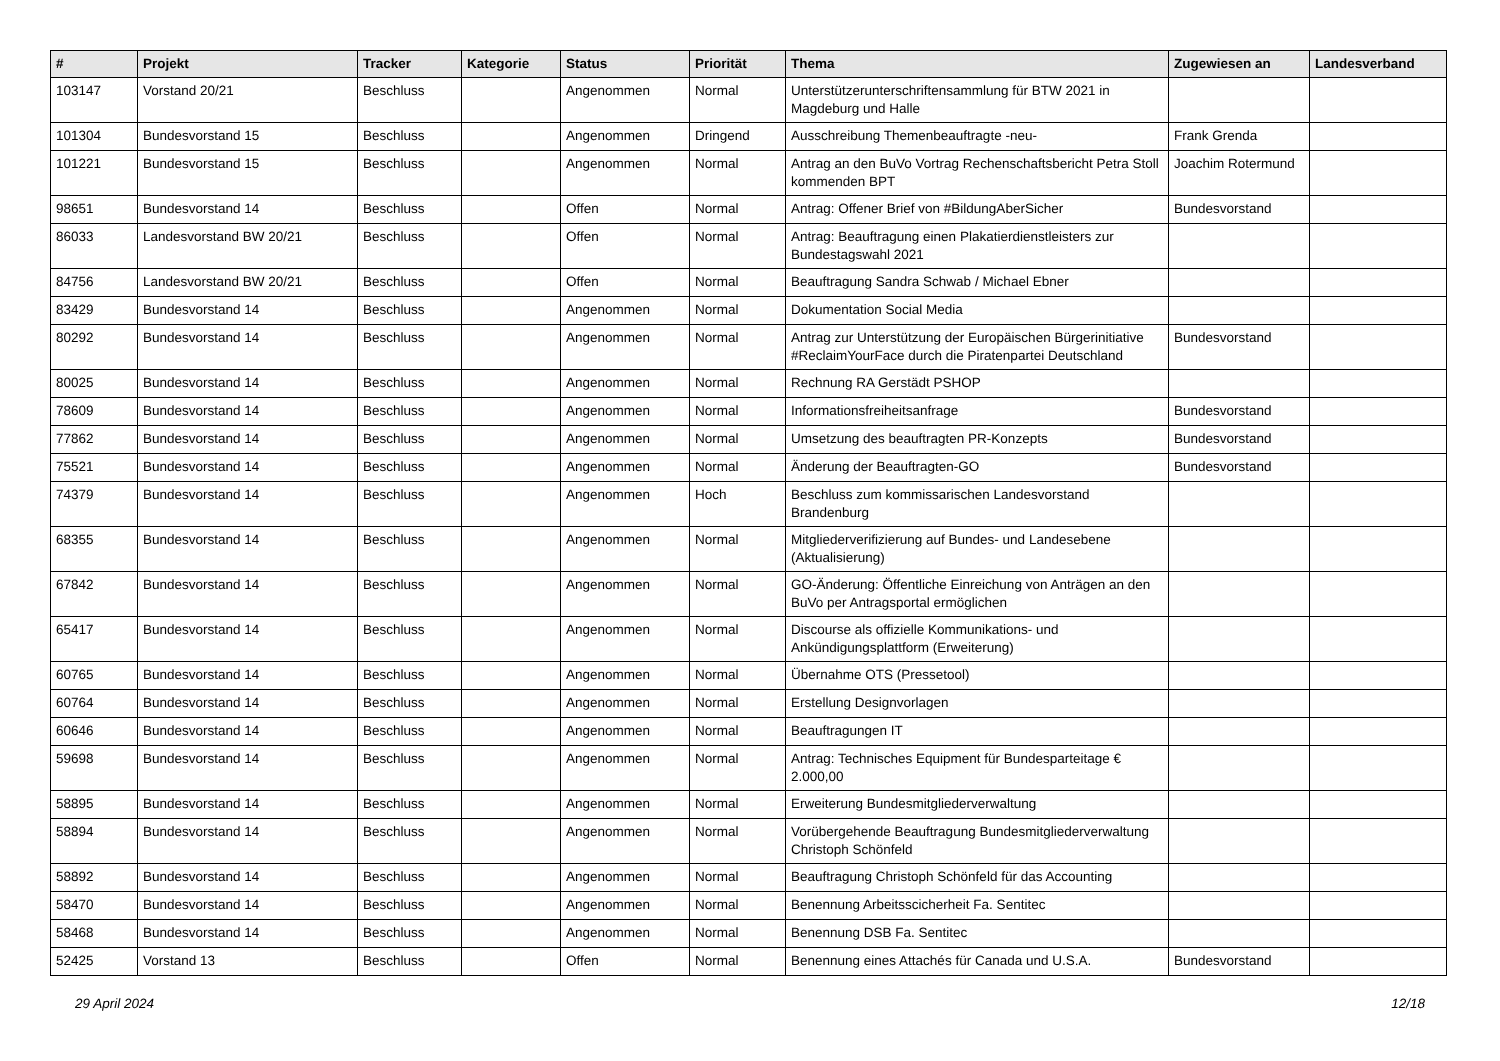| # | Projekt | Tracker | Kategorie | Status | Priorität | Thema | Zugewiesen an | Landesverband |
| --- | --- | --- | --- | --- | --- | --- | --- | --- |
| 103147 | Vorstand 20/21 | Beschluss | | Angenommen | Normal | Unterstützerunterschriftensammlung für BTW 2021 in Magdeburg und Halle | | |
| 101304 | Bundesvorstand 15 | Beschluss | | Angenommen | Dringend | Ausschreibung Themenbeauftragte -neu- | Frank Grenda | |
| 101221 | Bundesvorstand 15 | Beschluss | | Angenommen | Normal | Antrag an den BuVo Vortrag Rechenschaftsbericht Petra Stoll kommenden BPT | Joachim Rotermund | |
| 98651 | Bundesvorstand 14 | Beschluss | | Offen | Normal | Antrag: Offener Brief von #BildungAberSicher | Bundesvorstand | |
| 86033 | Landesvorstand BW 20/21 | Beschluss | | Offen | Normal | Antrag: Beauftragung einen Plakatierdienstleisters zur Bundestagswahl 2021 | | |
| 84756 | Landesvorstand BW 20/21 | Beschluss | | Offen | Normal | Beauftragung Sandra Schwab / Michael Ebner | | |
| 83429 | Bundesvorstand 14 | Beschluss | | Angenommen | Normal | Dokumentation Social Media | | |
| 80292 | Bundesvorstand 14 | Beschluss | | Angenommen | Normal | Antrag zur Unterstützung der Europäischen Bürgerinitiative #ReclaimYourFace durch die Piratenpartei Deutschland | Bundesvorstand | |
| 80025 | Bundesvorstand 14 | Beschluss | | Angenommen | Normal | Rechnung RA Gerstädt PSHOP | | |
| 78609 | Bundesvorstand 14 | Beschluss | | Angenommen | Normal | Informationsfreiheitsanfrage | Bundesvorstand | |
| 77862 | Bundesvorstand 14 | Beschluss | | Angenommen | Normal | Umsetzung des beauftragten PR-Konzepts | Bundesvorstand | |
| 75521 | Bundesvorstand 14 | Beschluss | | Angenommen | Normal | Änderung der Beauftragten-GO | Bundesvorstand | |
| 74379 | Bundesvorstand 14 | Beschluss | | Angenommen | Hoch | Beschluss zum kommissarischen Landesvorstand Brandenburg | | |
| 68355 | Bundesvorstand 14 | Beschluss | | Angenommen | Normal | Mitgliederverifizierung auf Bundes- und Landesebene (Aktualisierung) | | |
| 67842 | Bundesvorstand 14 | Beschluss | | Angenommen | Normal | GO-Änderung: Öffentliche Einreichung von Anträgen an den BuVo per Antragsportal ermöglichen | | |
| 65417 | Bundesvorstand 14 | Beschluss | | Angenommen | Normal | Discourse als offizielle Kommunikations- und Ankündigungsplattform (Erweiterung) | | |
| 60765 | Bundesvorstand 14 | Beschluss | | Angenommen | Normal | Übernahme OTS (Pressetool) | | |
| 60764 | Bundesvorstand 14 | Beschluss | | Angenommen | Normal | Erstellung Designvorlagen | | |
| 60646 | Bundesvorstand 14 | Beschluss | | Angenommen | Normal | Beauftragungen IT | | |
| 59698 | Bundesvorstand 14 | Beschluss | | Angenommen | Normal | Antrag: Technisches Equipment für Bundesparteitage € 2.000,00 | | |
| 58895 | Bundesvorstand 14 | Beschluss | | Angenommen | Normal | Erweiterung Bundesmitgliederverwaltung | | |
| 58894 | Bundesvorstand 14 | Beschluss | | Angenommen | Normal | Vorübergehende Beauftragung Bundesmitgliederverwaltung Christoph Schönfeld | | |
| 58892 | Bundesvorstand 14 | Beschluss | | Angenommen | Normal | Beauftragung Christoph Schönfeld für das Accounting | | |
| 58470 | Bundesvorstand 14 | Beschluss | | Angenommen | Normal | Benennung Arbeitsscicherheit Fa. Sentitec | | |
| 58468 | Bundesvorstand 14 | Beschluss | | Angenommen | Normal | Benennung DSB Fa. Sentitec | | |
| 52425 | Vorstand 13 | Beschluss | | Offen | Normal | Benennung eines Attachés für Canada und U.S.A. | Bundesvorstand | |
29 April 2024 12/18